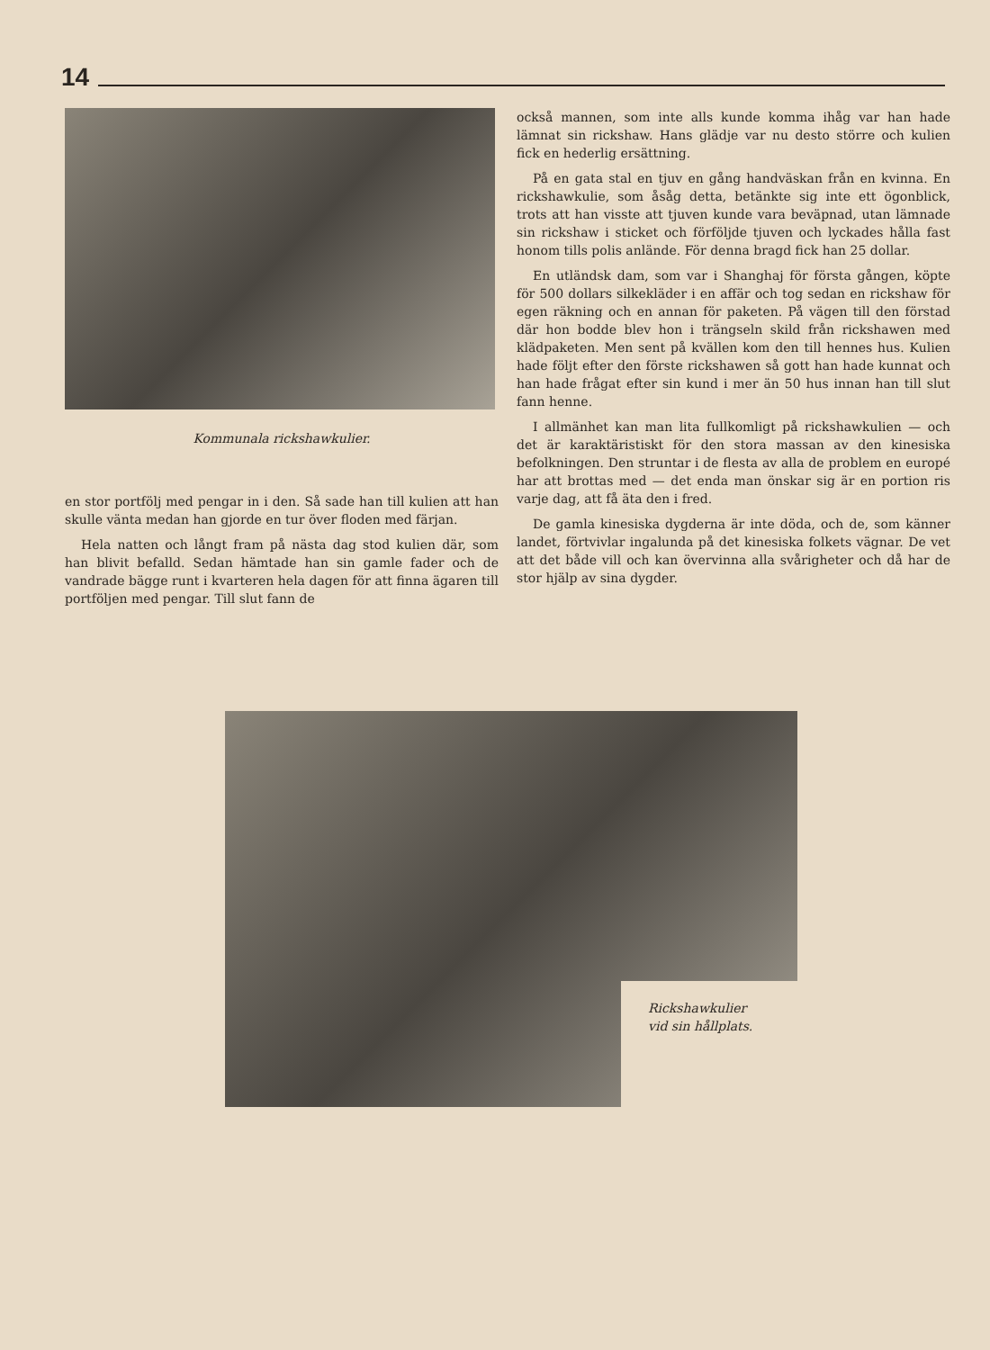14
Kommunala rickshawkulier.
en stor portfölj med pengar in i den. Så sade han till kulien att han skulle vänta medan han gjorde en tur över floden med färjan.
Hela natten och långt fram på nästa dag stod kulien där, som han blivit befalld. Sedan hämtade han sin gamle fader och de vandrade bägge runt i kvarteren hela dagen för att finna ägaren till portföljen med pengar. Till slut fann de
också mannen, som inte alls kunde komma ihåg var han hade lämnat sin rickshaw. Hans glädje var nu desto större och kulien fick en hederlig ersättning.
På en gata stal en tjuv en gång handväskan från en kvinna. En rickshawkulie, som åsåg detta, betänkte sig inte ett ögonblick, trots att han visste att tjuven kunde vara beväpnad, utan lämnade sin rickshaw i sticket och förföljde tjuven och lyckades hålla fast honom tills polis anlände. För denna bragd fick han 25 dollar.
En utländsk dam, som var i Shanghaj för första gången, köpte för 500 dollars silkekläder i en affär och tog sedan en rickshaw för egen räkning och en annan för paketen. På vägen till den förstad där hon bodde blev hon i trängseln skild från rickshawen med klädpaketen. Men sent på kvällen kom den till hennes hus. Kulien hade följt efter den förste rickshawen så gott han hade kunnat och han hade frågat efter sin kund i mer än 50 hus innan han till slut fann henne.
I allmänhet kan man lita fullkomligt på rickshawkulien — och det är karaktäristiskt för den stora massan av den kinesiska befolkningen. Den struntar i de flesta av alla de problem en europé har att brottas med — det enda man önskar sig är en portion ris varje dag, att få äta den i fred.
De gamla kinesiska dygderna är inte döda, och de, som känner landet, förtvivlar ingalunda på det kinesiska folkets vägnar. De vet att det både vill och kan övervinna alla svårigheter och då har de stor hjälp av sina dygder.
Rickshawkulier
vid sin hållplats.